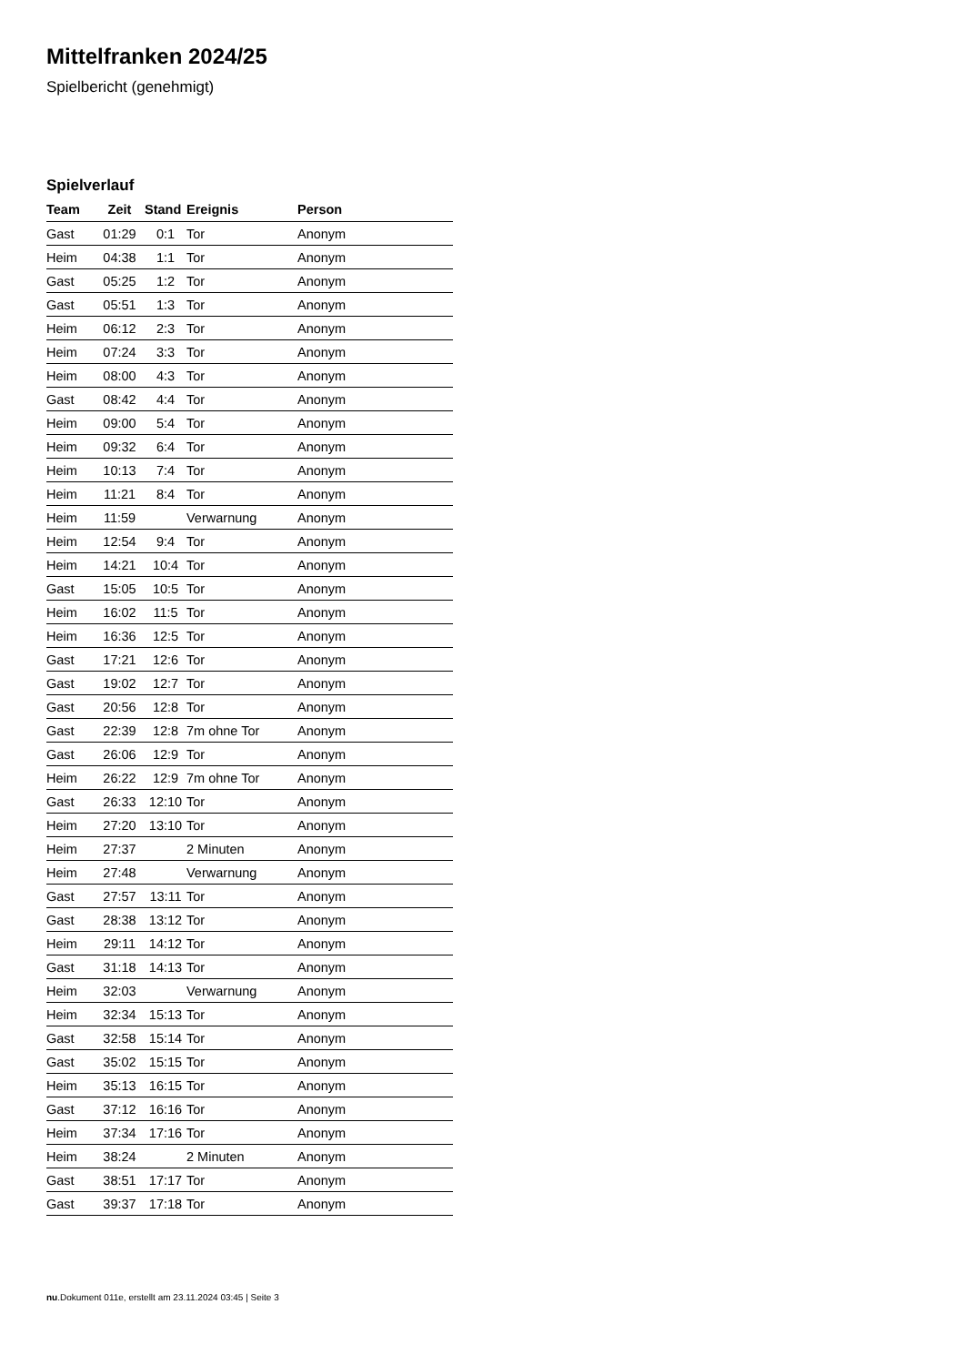Mittelfranken 2024/25
Spielbericht (genehmigt)
Spielverlauf
| Team | Zeit | Stand | Ereignis | Person |
| --- | --- | --- | --- | --- |
| Gast | 01:29 | 0:1 | Tor | Anonym |
| Heim | 04:38 | 1:1 | Tor | Anonym |
| Gast | 05:25 | 1:2 | Tor | Anonym |
| Gast | 05:51 | 1:3 | Tor | Anonym |
| Heim | 06:12 | 2:3 | Tor | Anonym |
| Heim | 07:24 | 3:3 | Tor | Anonym |
| Heim | 08:00 | 4:3 | Tor | Anonym |
| Gast | 08:42 | 4:4 | Tor | Anonym |
| Heim | 09:00 | 5:4 | Tor | Anonym |
| Heim | 09:32 | 6:4 | Tor | Anonym |
| Heim | 10:13 | 7:4 | Tor | Anonym |
| Heim | 11:21 | 8:4 | Tor | Anonym |
| Heim | 11:59 | | Verwarnung | Anonym |
| Heim | 12:54 | 9:4 | Tor | Anonym |
| Heim | 14:21 | 10:4 | Tor | Anonym |
| Gast | 15:05 | 10:5 | Tor | Anonym |
| Heim | 16:02 | 11:5 | Tor | Anonym |
| Heim | 16:36 | 12:5 | Tor | Anonym |
| Gast | 17:21 | 12:6 | Tor | Anonym |
| Gast | 19:02 | 12:7 | Tor | Anonym |
| Gast | 20:56 | 12:8 | Tor | Anonym |
| Gast | 22:39 | 12:8 | 7m ohne Tor | Anonym |
| Gast | 26:06 | 12:9 | Tor | Anonym |
| Heim | 26:22 | 12:9 | 7m ohne Tor | Anonym |
| Gast | 26:33 | 12:10 | Tor | Anonym |
| Heim | 27:20 | 13:10 | Tor | Anonym |
| Heim | 27:37 | | 2 Minuten | Anonym |
| Heim | 27:48 | | Verwarnung | Anonym |
| Gast | 27:57 | 13:11 | Tor | Anonym |
| Gast | 28:38 | 13:12 | Tor | Anonym |
| Heim | 29:11 | 14:12 | Tor | Anonym |
| Gast | 31:18 | 14:13 | Tor | Anonym |
| Heim | 32:03 | | Verwarnung | Anonym |
| Heim | 32:34 | 15:13 | Tor | Anonym |
| Gast | 32:58 | 15:14 | Tor | Anonym |
| Gast | 35:02 | 15:15 | Tor | Anonym |
| Heim | 35:13 | 16:15 | Tor | Anonym |
| Gast | 37:12 | 16:16 | Tor | Anonym |
| Heim | 37:34 | 17:16 | Tor | Anonym |
| Heim | 38:24 | | 2 Minuten | Anonym |
| Gast | 38:51 | 17:17 | Tor | Anonym |
| Gast | 39:37 | 17:18 | Tor | Anonym |
nu.Dokument 011e, erstellt am 23.11.2024 03:45 | Seite 3